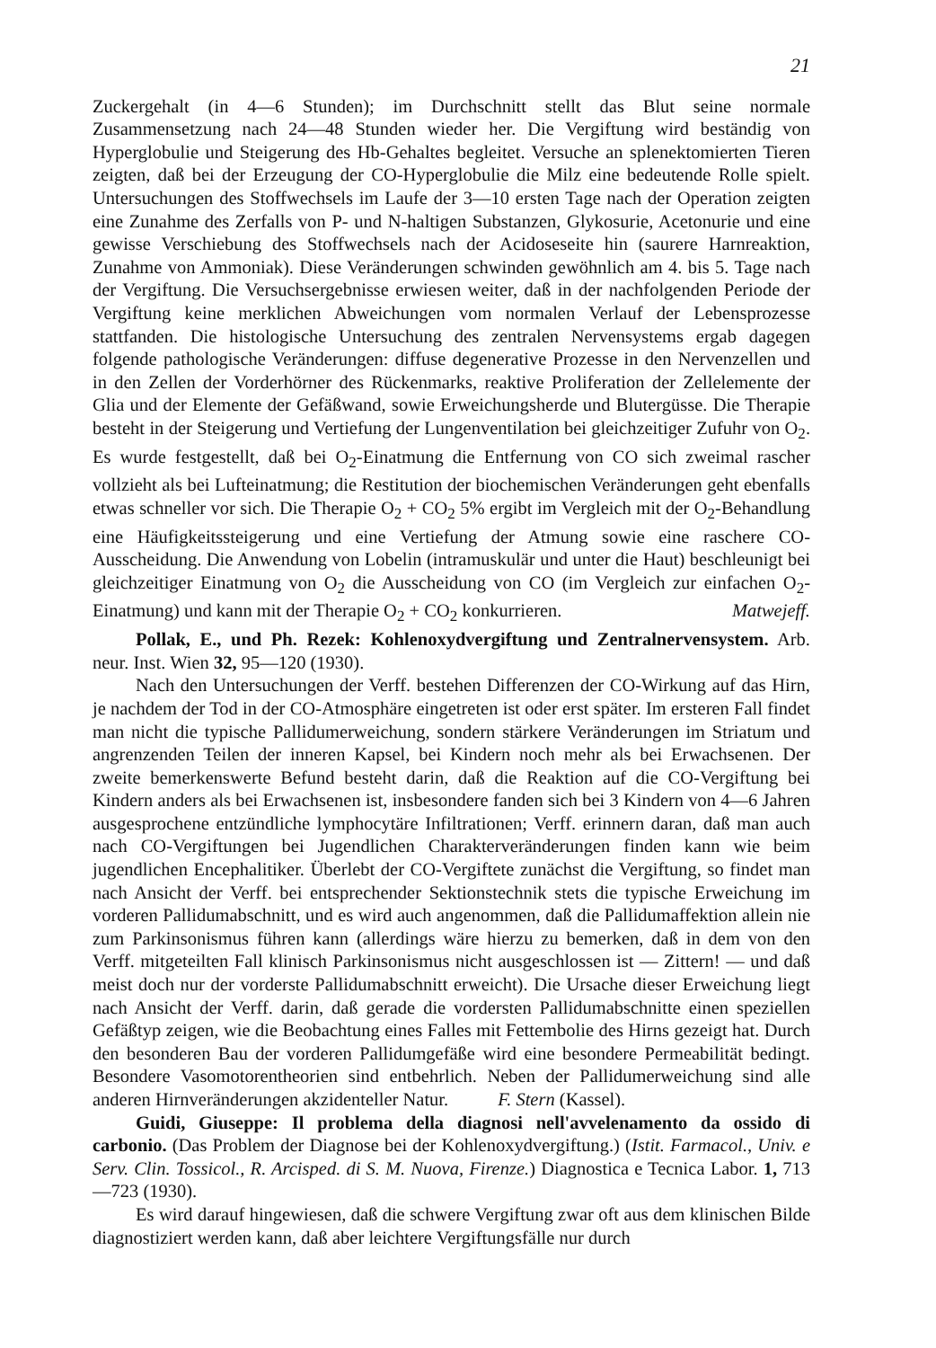21
Zuckergehalt (in 4—6 Stunden); im Durchschnitt stellt das Blut seine normale Zusammensetzung nach 24—48 Stunden wieder her. Die Vergiftung wird beständig von Hyperglobulie und Steigerung des Hb-Gehaltes begleitet. Versuche an splenektomierten Tieren zeigten, daß bei der Erzeugung der CO-Hyperglobulie die Milz eine bedeutende Rolle spielt. Untersuchungen des Stoffwechsels im Laufe der 3—10 ersten Tage nach der Operation zeigten eine Zunahme des Zerfalls von P- und N-haltigen Substanzen, Glykosurie, Acetonurie und eine gewisse Verschiebung des Stoffwechsels nach der Acidoseseite hin (saurere Harnreaktion, Zunahme von Ammoniak). Diese Veränderungen schwinden gewöhnlich am 4. bis 5. Tage nach der Vergiftung. Die Versuchsergebnisse erwiesen weiter, daß in der nachfolgenden Periode der Vergiftung keine merklichen Abweichungen vom normalen Verlauf der Lebensprozesse stattfanden. Die histologische Untersuchung des zentralen Nervensystems ergab dagegen folgende pathologische Veränderungen: diffuse degenerative Prozesse in den Nervenzellen und in den Zellen der Vorderhörner des Rückenmarks, reaktive Proliferation der Zellelemente der Glia und der Elemente der Gefäßwand, sowie Erweichungsherde und Blutergüsse. Die Therapie besteht in der Steigerung und Vertiefung der Lungenventilation bei gleichzeitiger Zufuhr von O<sub>2</sub>. Es wurde festgestellt, daß bei O<sub>2</sub>-Einatmung die Entfernung von CO sich zweimal rascher vollzieht als bei Lufteinatmung; die Restitution der biochemischen Veränderungen geht ebenfalls etwas schneller vor sich. Die Therapie O<sub>2</sub> + CO<sub>2</sub> 5% ergibt im Vergleich mit der O<sub>2</sub>-Behandlung eine Häufigkeitssteigerung und eine Vertiefung der Atmung sowie eine raschere CO-Ausscheidung. Die Anwendung von Lobelin (intramuskulär und unter die Haut) beschleunigt bei gleichzeitiger Einatmung von O<sub>2</sub> die Ausscheidung von CO (im Vergleich zur einfachen O<sub>2</sub>-Einatmung) und kann mit der Therapie O<sub>2</sub> + CO<sub>2</sub> konkurrieren. Matwejeff.
Pollak, E., und Ph. Rezek: Kohlenoxydvergiftung und Zentralnervensystem. Arb. neur. Inst. Wien 32, 95—120 (1930).
Nach den Untersuchungen der Verff. bestehen Differenzen der CO-Wirkung auf das Hirn, je nachdem der Tod in der CO-Atmosphäre eingetreten ist oder erst später. Im ersteren Fall findet man nicht die typische Pallidumerweichung, sondern stärkere Veränderungen im Striatum und angrenzenden Teilen der inneren Kapsel, bei Kindern noch mehr als bei Erwachsenen. Der zweite bemerkenswerte Befund besteht darin, daß die Reaktion auf die CO-Vergiftung bei Kindern anders als bei Erwachsenen ist, insbesondere fanden sich bei 3 Kindern von 4—6 Jahren ausgesprochene entzündliche lymphocytäre Infiltrationen; Verff. erinnern daran, daß man auch nach CO-Vergiftungen bei Jugendlichen Charakterveränderungen finden kann wie beim jugendlichen Encephalitiker. Überlebt der CO-Vergiftete zunächst die Vergiftung, so findet man nach Ansicht der Verff. bei entsprechender Sektionstechnik stets die typische Erweichung im vorderen Pallidumabschnitt, und es wird auch angenommen, daß die Pallidumaffektion allein nie zum Parkinsonismus führen kann (allerdings wäre hierzu zu bemerken, daß in dem von den Verff. mitgeteilten Fall klinisch Parkinsonismus nicht ausgeschlossen ist — Zittern! — und daß meist doch nur der vorderste Pallidumabschnitt erweicht). Die Ursache dieser Erweichung liegt nach Ansicht der Verff. darin, daß gerade die vordersten Pallidumabschnitte einen speziellen Gefäßtyp zeigen, wie die Beobachtung eines Falles mit Fettembolie des Hirns gezeigt hat. Durch den besonderen Bau der vorderen Pallidumgefäße wird eine besondere Permeabilität bedingt. Besondere Vasomotorentheorien sind entbehrlich. Neben der Pallidumerweichung sind alle anderen Hirnveränderungen akzidenteller Natur. F. Stern (Kassel).
Guidi, Giuseppe: Il problema della diagnosi nell'avvelenamento da ossido di carbonio. (Das Problem der Diagnose bei der Kohlenoxydvergiftung.) (Istit. Farmacol., Univ. e Serv. Clin. Tossicol., R. Arcisped. di S. M. Nuova, Firenze.) Diagnostica e Tecnica Labor. 1, 713—723 (1930).
Es wird darauf hingewiesen, daß die schwere Vergiftung zwar oft aus dem klinischen Bilde diagnostiziert werden kann, daß aber leichtere Vergiftungsfälle nur durch